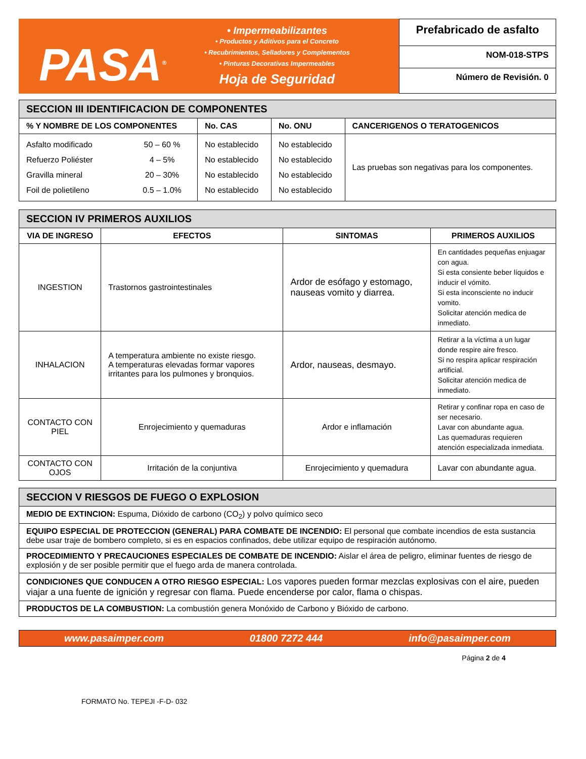PASA<sup>®</sup>
• Impermeabilizantes
• Productos y Aditivos para el Concreto
• Recubrimientos, Selladores y Complementos
• Pinturas Decorativas Impermeables
Hoja de Seguridad
Prefabricado de asfalto
NOM-018-STPS
Número de Revisión. 0
| SECCION III IDENTIFICACION DE COMPONENTES | | | | |
| --- | --- | --- | --- | --- |
| % Y NOMBRE DE LOS COMPONENTES | | No. CAS | No. ONU | CANCERIGENOS O TERATOGENICOS |
| Asfalto modificado Refuerzo Poliéster Gravilla mineral Foil de polietileno | 50 – 60 % 4 – 5% 20 – 30% 0.5 – 1.0% | No establecido No establecido No establecido No establecido | No establecido No establecido No establecido No establecido | Las pruebas son negativas para los componentes. |
| SECCION IV PRIMEROS AUXILIOS | | | |
| --- | --- | --- | --- |
| VIA DE INGRESO | EFECTOS | SINTOMAS | PRIMEROS AUXILIOS |
| INGESTION | Trastornos gastrointestinales | Ardor de esófago y estomago, nauseas vomito y diarrea. | En cantidades pequeñas enjuagar con agua. Si esta consiente beber líquidos e inducir el vómito. Si esta inconsciente no inducir vomito. Solicitar atención medica de inmediato. |
| INHALACION | A temperatura ambiente no existe riesgo. A temperaturas elevadas formar vapores irritantes para los pulmones y bronquios. | Ardor, nauseas, desmayo. | Retirar a la víctima a un lugar donde respire aire fresco. Si no respira aplicar respiración artificial. Solicitar atención medica de inmediato. |
| CONTACTO CON PIEL | Enrojecimiento y quemaduras | Ardor e inflamación | Retirar y confinar ropa en caso de ser necesario. Lavar con abundante agua. Las quemaduras requieren atención especializada inmediata. |
| CONTACTO CON OJOS | Irritación de la conjuntiva | Enrojecimiento y quemadura | Lavar con abundante agua. |
| SECCION V RIESGOS DE FUEGO O EXPLOSION |
| --- |
| MEDIO DE EXTINCION: Espuma, Dióxido de carbono (CO<sub>2</sub>) y polvo químico seco |
| EQUIPO ESPECIAL DE PROTECCION (GENERAL) PARA COMBATE DE INCENDIO: El personal que combate incendios de esta sustancia debe usar traje de bombero completo, si es en espacios confinados, debe utilizar equipo de respiración autónomo. |
| PROCEDIMIENTO Y PRECAUCIONES ESPECIALES DE COMBATE DE INCENDIO: Aislar el área de peligro, eliminar fuentes de riesgo de explosión y de ser posible permitir que el fuego arda de manera controlada. |
| CONDICIONES QUE CONDUCEN A OTRO RIESGO ESPECIAL: Los vapores pueden formar mezclas explosivas con el aire, pueden viajar a una fuente de ignición y regresar con flama. Puede encenderse por calor, flama o chispas. |
| PRODUCTOS DE LA COMBUSTION: La combustión genera Monóxido de Carbono y Bióxido de carbono. |
www.pasaimper.com 01800 7272 444 info@pasaimper.com
Página 2 de 4
FORMATO No. TEPEJI -F-D- 032